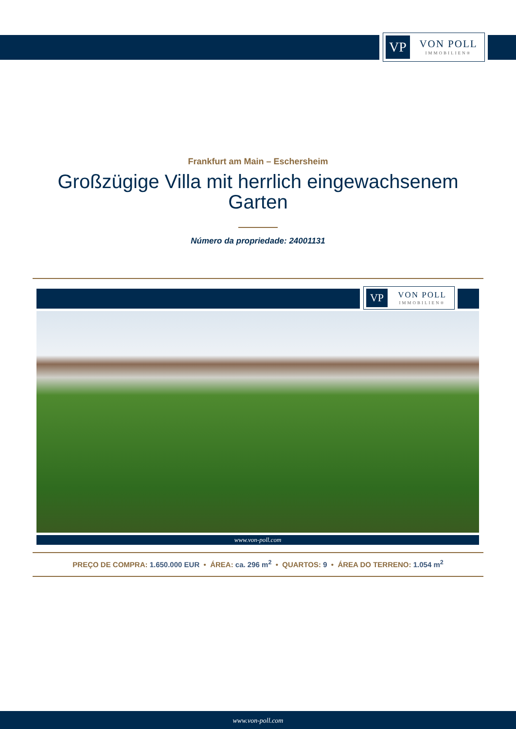VP
VON POLL
IMMOBILIEN®
Frankfurt am Main – Eschersheim
Großzügige Villa mit herrlich eingewachsenem
Garten
Número da propriedade: 24001131
VP
VON POLL
IMMOBILIEN®
www.von-poll.com
PREÇO DE COMPRA: 1.650.000 EUR • ÁREA: ca. 296 m<sup>2</sup> • QUARTOS: 9 • ÁREA DO TERRENO: 1.054 m<sup>2</sup>
www.von-poll.com